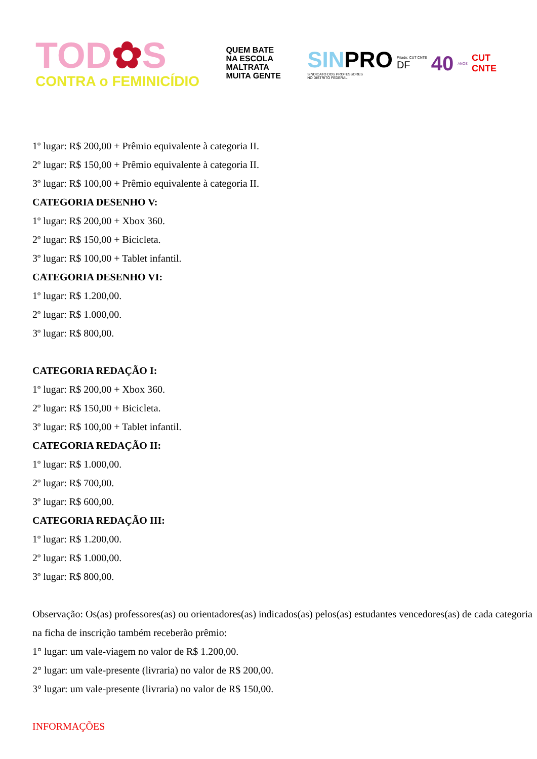TOD✿S
CONTRA o FEMINICÍDIO
QUEM BATE
NA ESCOLA
MALTRATA
MUITA GENTE
SINPRO
SINDICATO DOS PROFESSORES
NO DISTRITO FEDERAL
Filiado: CUT CNTE
DF
40 ANOS CUT
CNTE
1º lugar: R$ 200,00 + Prêmio equivalente à categoria II.
2º lugar: R$ 150,00 + Prêmio equivalente à categoria II.
3º lugar: R$ 100,00 + Prêmio equivalente à categoria II.
CATEGORIA DESENHO V:
1º lugar: R$ 200,00 + Xbox 360.
2º lugar: R$ 150,00 + Bicicleta.
3º lugar: R$ 100,00 + Tablet infantil.
CATEGORIA DESENHO VI:
1º lugar: R$ 1.200,00.
2º lugar: R$ 1.000,00.
3º lugar: R$ 800,00.
CATEGORIA REDAÇÃO I:
1º lugar: R$ 200,00 + Xbox 360.
2º lugar: R$ 150,00 + Bicicleta.
3º lugar: R$ 100,00 + Tablet infantil.
CATEGORIA REDAÇÃO II:
1º lugar: R$ 1.000,00.
2º lugar: R$ 700,00.
3º lugar: R$ 600,00.
CATEGORIA REDAÇÃO III:
1º lugar: R$ 1.200,00.
2º lugar: R$ 1.000,00.
3º lugar: R$ 800,00.
Observação: Os(as) professores(as) ou orientadores(as) indicados(as) pelos(as) estudantes vencedores(as) de cada categoria na ficha de inscrição também receberão prêmio:
1° lugar: um vale-viagem no valor de R$ 1.200,00.
2° lugar: um vale-presente (livraria) no valor de R$ 200,00.
3° lugar: um vale-presente (livraria) no valor de R$ 150,00.
INFORMAÇÕES